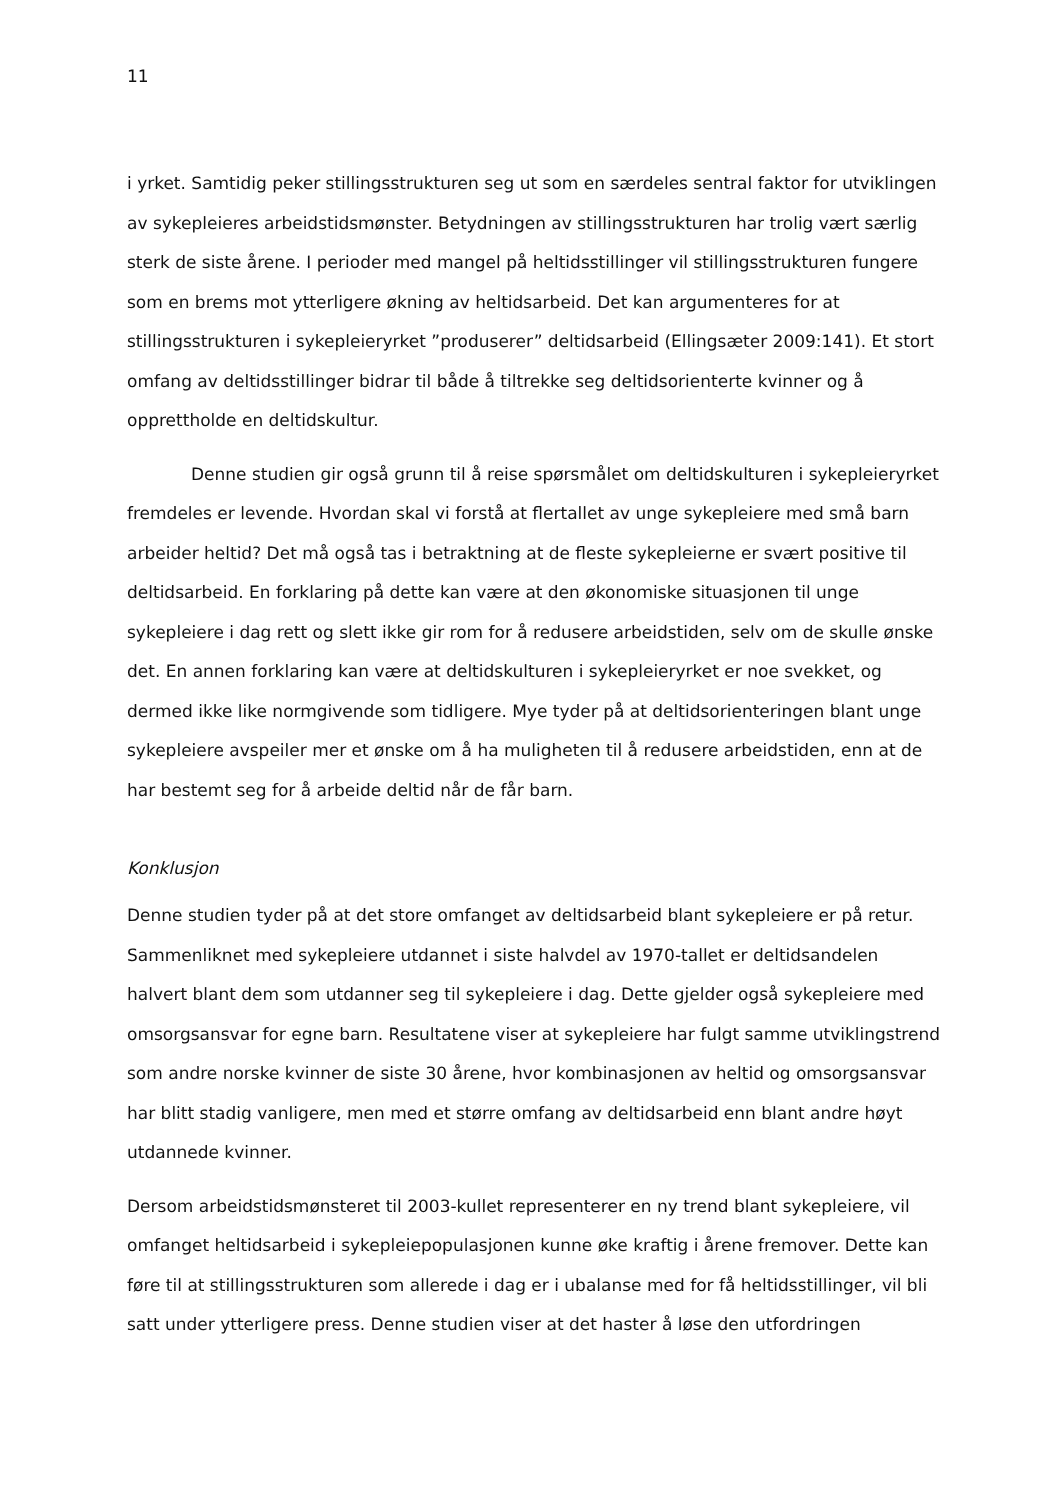11
i yrket. Samtidig peker stillingsstrukturen seg ut som en særdeles sentral faktor for utviklingen av sykepleieres arbeidstidsmønster. Betydningen av stillingsstrukturen har trolig vært særlig sterk de siste årene. I perioder med mangel på heltidsstillinger vil stillingsstrukturen fungere som en brems mot ytterligere økning av heltidsarbeid. Det kan argumenteres for at stillingsstrukturen i sykepleieryrket ”produserer” deltidsarbeid (Ellingsæter 2009:141). Et stort omfang av deltidsstillinger bidrar til både å tiltrekke seg deltidsorienterte kvinner og å opprettholde en deltidskultur.
Denne studien gir også grunn til å reise spørsmålet om deltidskulturen i sykepleieryrket fremdeles er levende. Hvordan skal vi forstå at flertallet av unge sykepleiere med små barn arbeider heltid? Det må også tas i betraktning at de fleste sykepleierne er svært positive til deltidsarbeid. En forklaring på dette kan være at den økonomiske situasjonen til unge sykepleiere i dag rett og slett ikke gir rom for å redusere arbeidstiden, selv om de skulle ønske det. En annen forklaring kan være at deltidskulturen i sykepleieryrket er noe svekket, og dermed ikke like normgivende som tidligere. Mye tyder på at deltidsorienteringen blant unge sykepleiere avspeiler mer et ønske om å ha muligheten til å redusere arbeidstiden, enn at de har bestemt seg for å arbeide deltid når de får barn.
Konklusjon
Denne studien tyder på at det store omfanget av deltidsarbeid blant sykepleiere er på retur. Sammenliknet med sykepleiere utdannet i siste halvdel av 1970-tallet er deltidsandelen halvert blant dem som utdanner seg til sykepleiere i dag. Dette gjelder også sykepleiere med omsorgsansvar for egne barn. Resultatene viser at sykepleiere har fulgt samme utviklingstrend som andre norske kvinner de siste 30 årene, hvor kombinasjonen av heltid og omsorgsansvar har blitt stadig vanligere, men med et større omfang av deltidsarbeid enn blant andre høyt utdannede kvinner.
Dersom arbeidstidsmønsteret til 2003-kullet representerer en ny trend blant sykepleiere, vil omfanget heltidsarbeid i sykepleiepopulasjonen kunne øke kraftig i årene fremover. Dette kan føre til at stillingsstrukturen som allerede i dag er i ubalanse med for få heltidsstillinger, vil bli satt under ytterligere press. Denne studien viser at det haster å løse den utfordringen